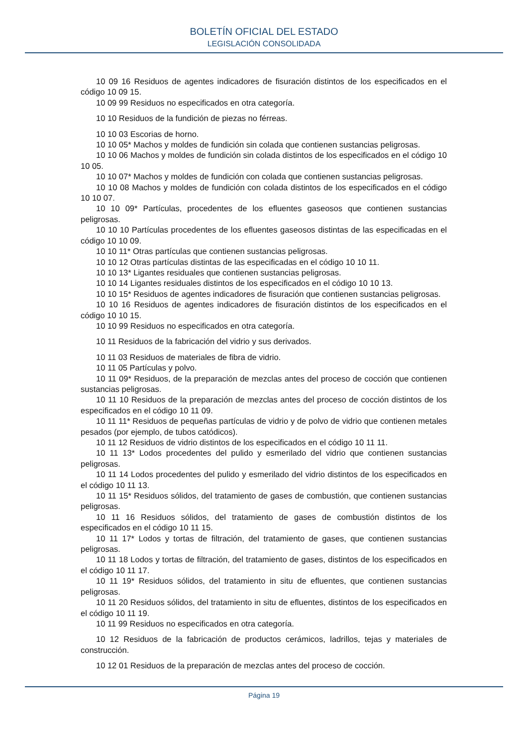BOLETÍN OFICIAL DEL ESTADO
LEGISLACIÓN CONSOLIDADA
10 09 16 Residuos de agentes indicadores de fisuración distintos de los especificados en el código 10 09 15.
10 09 99 Residuos no especificados en otra categoría.
10 10 Residuos de la fundición de piezas no férreas.
10 10 03 Escorias de horno.
10 10 05* Machos y moldes de fundición sin colada que contienen sustancias peligrosas.
10 10 06 Machos y moldes de fundición sin colada distintos de los especificados en el código 10 10 05.
10 10 07* Machos y moldes de fundición con colada que contienen sustancias peligrosas.
10 10 08 Machos y moldes de fundición con colada distintos de los especificados en el código 10 10 07.
10 10 09* Partículas, procedentes de los efluentes gaseosos que contienen sustancias peligrosas.
10 10 10 Partículas procedentes de los efluentes gaseosos distintas de las especificadas en el código 10 10 09.
10 10 11* Otras partículas que contienen sustancias peligrosas.
10 10 12 Otras partículas distintas de las especificadas en el código 10 10 11.
10 10 13* Ligantes residuales que contienen sustancias peligrosas.
10 10 14 Ligantes residuales distintos de los especificados en el código 10 10 13.
10 10 15* Residuos de agentes indicadores de fisuración que contienen sustancias peligrosas.
10 10 16 Residuos de agentes indicadores de fisuración distintos de los especificados en el código 10 10 15.
10 10 99 Residuos no especificados en otra categoría.
10 11 Residuos de la fabricación del vidrio y sus derivados.
10 11 03 Residuos de materiales de fibra de vidrio.
10 11 05 Partículas y polvo.
10 11 09* Residuos, de la preparación de mezclas antes del proceso de cocción que contienen sustancias peligrosas.
10 11 10 Residuos de la preparación de mezclas antes del proceso de cocción distintos de los especificados en el código 10 11 09.
10 11 11* Residuos de pequeñas partículas de vidrio y de polvo de vidrio que contienen metales pesados (por ejemplo, de tubos catódicos).
10 11 12 Residuos de vidrio distintos de los especificados en el código 10 11 11.
10 11 13* Lodos procedentes del pulido y esmerilado del vidrio que contienen sustancias peligrosas.
10 11 14 Lodos procedentes del pulido y esmerilado del vidrio distintos de los especificados en el código 10 11 13.
10 11 15* Residuos sólidos, del tratamiento de gases de combustión, que contienen sustancias peligrosas.
10 11 16 Residuos sólidos, del tratamiento de gases de combustión distintos de los especificados en el código 10 11 15.
10 11 17* Lodos y tortas de filtración, del tratamiento de gases, que contienen sustancias peligrosas.
10 11 18 Lodos y tortas de filtración, del tratamiento de gases, distintos de los especificados en el código 10 11 17.
10 11 19* Residuos sólidos, del tratamiento in situ de efluentes, que contienen sustancias peligrosas.
10 11 20 Residuos sólidos, del tratamiento in situ de efluentes, distintos de los especificados en el código 10 11 19.
10 11 99 Residuos no especificados en otra categoría.
10 12 Residuos de la fabricación de productos cerámicos, ladrillos, tejas y materiales de construcción.
10 12 01 Residuos de la preparación de mezclas antes del proceso de cocción.
Página 19